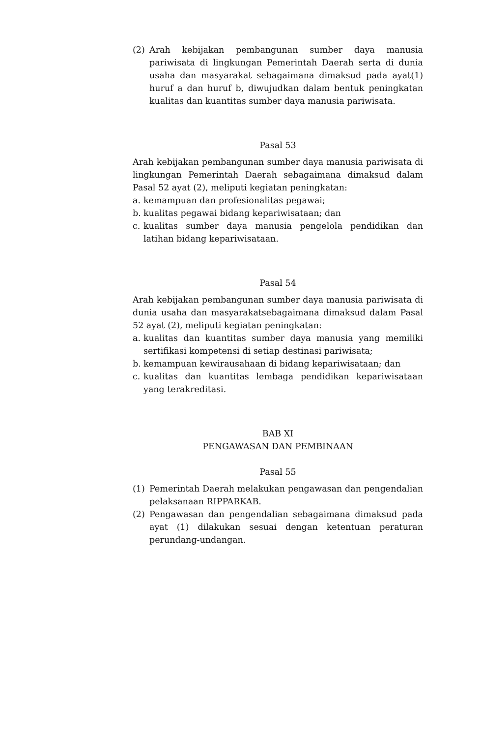(2) Arah kebijakan pembangunan sumber daya manusia pariwisata di lingkungan Pemerintah Daerah serta di dunia usaha dan masyarakat sebagaimana dimaksud pada ayat(1) huruf a dan huruf b, diwujudkan dalam bentuk peningkatan kualitas dan kuantitas sumber daya manusia pariwisata.
Pasal 53
Arah kebijakan pembangunan sumber daya manusia pariwisata di lingkungan Pemerintah Daerah sebagaimana dimaksud dalam Pasal 52 ayat (2), meliputi kegiatan peningkatan:
a. kemampuan dan profesionalitas pegawai;
b. kualitas pegawai bidang kepariwisataan; dan
c. kualitas sumber daya manusia pengelola pendidikan dan latihan bidang kepariwisataan.
Pasal 54
Arah kebijakan pembangunan sumber daya manusia pariwisata di dunia usaha dan masyarakatsebagaimana dimaksud dalam Pasal 52 ayat (2), meliputi kegiatan peningkatan:
a. kualitas dan kuantitas sumber daya manusia yang memiliki sertifikasi kompetensi di setiap destinasi pariwisata;
b. kemampuan kewirausahaan di bidang kepariwisataan; dan
c. kualitas dan kuantitas lembaga pendidikan kepariwisataan yang terakreditasi.
BAB XI
PENGAWASAN DAN PEMBINAAN
Pasal 55
(1) Pemerintah Daerah melakukan pengawasan dan pengendalian pelaksanaan RIPPARKAB.
(2) Pengawasan dan pengendalian sebagaimana dimaksud pada ayat (1) dilakukan sesuai dengan ketentuan peraturan perundang-undangan.